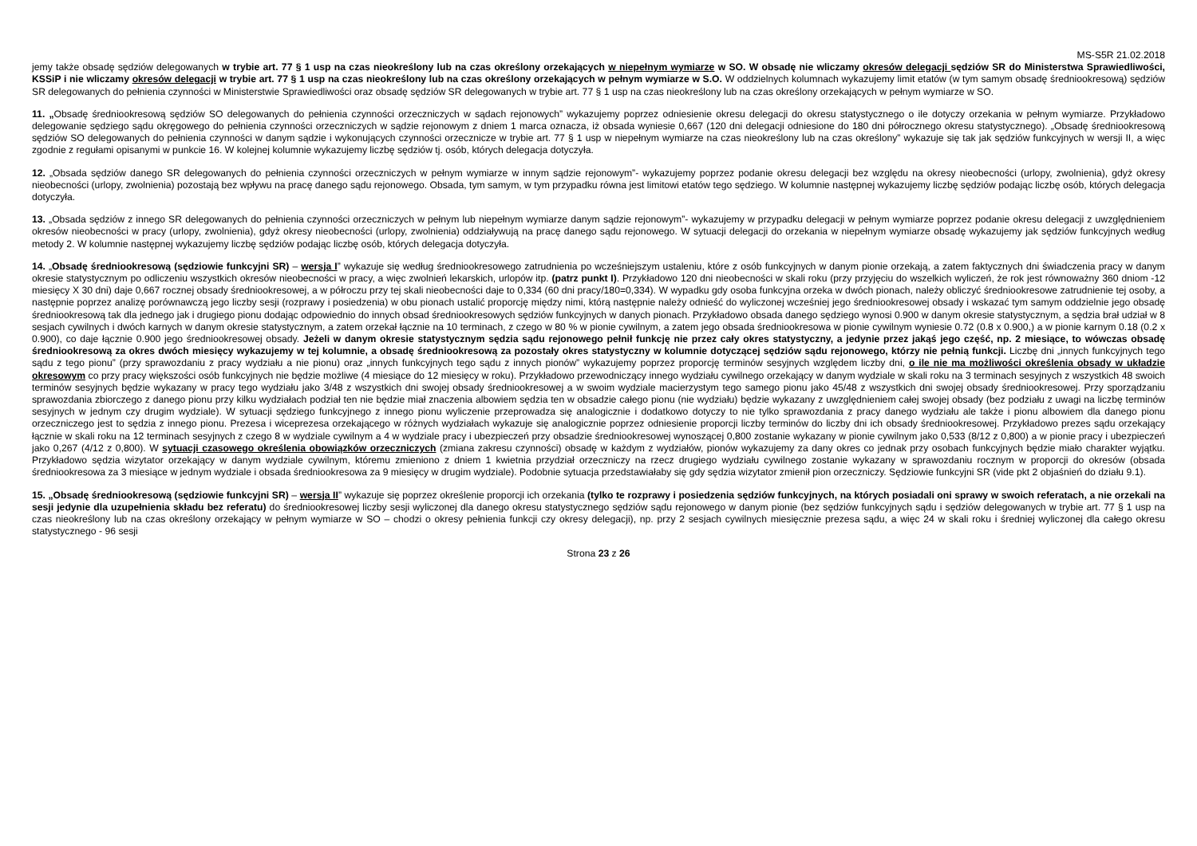MS-S5R 21.02.2018
jemy także obsadę sędziów delegowanych w trybie art. 77 § 1 usp na czas nieokreślony lub na czas określony orzekających w niepełnym wymiarze w SO. W obsadę nie wliczamy okresów delegacji sędziów SR do Ministerstwa Sprawiedliwości, KSSiP i nie wliczamy okresów delegacji w trybie art. 77 § 1 usp na czas nieokreślony lub na czas określony orzekających w pełnym wymiarze w S.O. W oddzielnych kolumnach wykazujemy limit etatów (w tym samym obsadę średniookresową) sędziów SR delegowanych do pełnienia czynności w Ministerstwie Sprawiedliwości oraz obsadę sędziów SR delegowanych w trybie art. 77 § 1 usp na czas nieokreślony lub na czas określony orzekających w pełnym wymiarze w SO.
11. „Obsadę średniookresową sędziów SO delegowanych do pełnienia czynności orzeczniczych w sądach rejonowych” wykazujemy poprzez odniesienie okresu delegacji do okresu statystycznego o ile dotyczy orzekania w pełnym wymiarze. Przykładowo delegowanie sędziego sądu okręgowego do pełnienia czynności orzeczniczych w sądzie rejonowym z dniem 1 marca oznacza, iż obsada wyniesie 0,667 (120 dni delegacji odniesione do 180 dni półrocznego okresu statystycznego). „Obsadę średniookresową sędziów SO delegowanych do pełnienia czynności w danym sądzie i wykonujących czynności orzecznicze w trybie art. 77 § 1 usp w niepełnym wymiarze na czas nieokreślony lub na czas określony” wykazuje się tak jak sędziów funkcyjnych w wersji II, a więc zgodnie z regułami opisanymi w punkcie 16. W kolejnej kolumnie wykazujemy liczbę sędziów tj. osób, których delegacja dotyczyła.
12. „Obsada sędziów danego SR delegowanych do pełnienia czynności orzeczniczych w pełnym wymiarze w innym sądzie rejonowym”- wykazujemy poprzez podanie okresu delegacji bez względu na okresy nieobecności (urlopy, zwolnienia), gdyż okresy nieobecności (urlopy, zwolnienia) pozostają bez wpływu na pracę danego sądu rejonowego. Obsada, tym samym, w tym przypadku równa jest limitowi etatów tego sędziego. W kolumnie następnej wykazujemy liczbę sędziów podając liczbę osób, których delegacja dotyczyła.
13. „Obsada sędziów z innego SR delegowanych do pełnienia czynności orzeczniczych w pełnym lub niepełnym wymiarze danym sądzie rejonowym”- wykazujemy w przypadku delegacji w pełnym wymiarze poprzez podanie okresu delegacji z uwzględnieniem okresów nieobecności w pracy (urlopy, zwolnienia), gdyż okresy nieobecności (urlopy, zwolnienia) oddziaływują na pracę danego sądu rejonowego. W sytuacji delegacji do orzekania w niepełnym wymiarze obsadę wykazujemy jak sędziów funkcyjnych według metody 2. W kolumnie następnej wykazujemy liczbę sędziów podając liczbę osób, których delegacja dotyczyła.
14. „Obsadę średniookresową (sędziowie funkcyjni SR) – wersja I” wykazuje się według średniookresowego zatrudnienia po wcześniejszym ustaleniu, które z osób funkcyjnych w danym pionie orzekają, a zatem faktycznych dni świadczenia pracy w danym okresie statystycznym po odliczeniu wszystkich okresów nieobecności w pracy, a więc zwolnień lekarskich, urlopów itp. (patrz punkt I). Przykładowo 120 dni nieobecności w skali roku (przy przyjęciu do wszelkich wyliczeń, że rok jest równoważny 360 dniom -12 miesięcy X 30 dni) daje 0,667 rocznej obsady średniookresowej, a w półroczu przy tej skali nieobecności daje to 0,334 (60 dni pracy/180=0,334). W wypadku gdy osoba funkcyjna orzeka w dwóch pionach, należy obliczyć średniookresowe zatrudnienie tej osoby, a następnie poprzez analizę porównawczą jego liczby sesji (rozprawy i posiedzenia) w obu pionach ustalić proporcję między nimi, którą następnie należy odnieść do wyliczonej wcześniej jego średniookresowej obsady i wskazać tym samym oddzielnie jego obsadę średniookresową tak dla jednego jak i drugiego pionu dodając odpowiednio do innych obsad średniookresowych sędziów funkcyjnych w danych pionach. Przykładowo obsada danego sędziego wynosi 0.900 w danym okresie statystycznym, a sędzia brał udział w 8 sesjach cywilnych i dwóch karnych w danym okresie statystycznym, a zatem orzekał łącznie na 10 terminach, z czego w 80 % w pionie cywilnym, a zatem jego obsada średniookresowa w pionie cywilnym wyniesie 0.72 (0.8 x 0.900,) a w pionie karnym 0.18 (0.2 x 0.900), co daje łącznie 0.900 jego średniookresowej obsady. Jeżeli w danym okresie statystycznym sędzia sądu rejonowego pełnił funkcję nie przez cały okres statystyczny, a jedynie przez jakąś jego część, np. 2 miesiące, to wówczas obsadę średniookresową za okres dwóch miesięcy wykazujemy w tej kolumnie, a obsadę średniookresową za pozostały okres statystyczny w kolumnie dotyczącej sędziów sądu rejonowego, którzy nie pełnią funkcji. Liczbę dni „innych funkcyjnych tego sądu z tego pionu” (przy sprawozdaniu z pracy wydziału a nie pionu) oraz „innych funkcyjnych tego sądu z innych pionów” wykazujemy poprzez proporcję terminów sesyjnych względem liczby dni, o ile nie ma możliwości określenia obsady w układzie okresowym co przy pracy większości osób funkcyjnych nie będzie możliwe (4 miesiące do 12 miesięcy w roku). Przykładowo przewodniczący innego wydziału cywilnego orzekający w danym wydziale w skali roku na 3 terminach sesyjnych z wszystkich 48 swoich terminów sesyjnych będzie wykazany w pracy tego wydziału jako 3/48 z wszystkich dni swojej obsady średniookresowej a w swoim wydziale macierzystym tego samego pionu jako 45/48 z wszystkich dni swojej obsady średniookresowej. Przy sporządzaniu sprawozdania zbiorczego z danego pionu przy kilku wydziałach podział ten nie będzie miał znaczenia albowiem sędzia ten w obsadzie całego pionu (nie wydziału) będzie wykazany z uwzględnieniem całej swojej obsady (bez podziału z uwagi na liczbę terminów sesyjnych w jednym czy drugim wydziale). W sytuacji sędziego funkcyjnego z innego pionu wyliczenie przeprowadza się analogicznie i dodatkowo dotyczy to nie tylko sprawozdania z pracy danego wydziału ale także i pionu albowiem dla danego pionu orzeczniczego jest to sędzia z innego pionu. Prezesa i wiceprezesa orzekającego w różnych wydziałach wykazuje się analogicznie poprzez odniesienie proporcji liczby terminów do liczby dni ich obsady średniookresowej. Przykładowo prezes sądu orzekający łącznie w skali roku na 12 terminach sesyjnych z czego 8 w wydziale cywilnym a 4 w wydziale pracy i ubezpieczeń przy obsadzie średniookresowej wynoszącej 0,800 zostanie wykazany w pionie cywilnym jako 0,533 (8/12 z 0,800) a w pionie pracy i ubezpieczeń jako 0,267 (4/12 z 0,800). W sytuacji czasowego określenia obowiązków orzeczniczych (zmiana zakresu czynności) obsadę w każdym z wydziałów, pionów wykazujemy za dany okres co jednak przy osobach funkcyjnych będzie miało charakter wyjątku. Przykładowo sędzia wizytator orzekający w danym wydziale cywilnym, któremu zmieniono z dniem 1 kwietnia przydział orzeczniczy na rzecz drugiego wydziału cywilnego zostanie wykazany w sprawozdaniu rocznym w proporcji do okresów (obsada średniookresowa za 3 miesiące w jednym wydziale i obsada średniookresowa za 9 miesięcy w drugim wydziale). Podobnie sytuacja przedstawiałaby się gdy sędzia wizytator zmienił pion orzeczniczy. Sędziowie funkcyjni SR (vide pkt 2 objaśnień do działu 9.1).
15. „Obsadę średniookresową (sędziowie funkcyjni SR) – wersja II” wykazuje się poprzez określenie proporcji ich orzekania (tylko te rozprawy i posiedzenia sędziów funkcyjnych, na których posiadali oni sprawy w swoich referatach, a nie orzekali na sesji jedynie dla uzupełnienia składu bez referatu) do średniookresowej liczby sesji wyliczonej dla danego okresu statystycznego sędziów sądu rejonowego w danym pionie (bez sędziów funkcyjnych sądu i sędziów delegowanych w trybie art. 77 § 1 usp na czas nieokreślony lub na czas określony orzekający w pełnym wymiarze w SO – chodzi o okresy pełnienia funkcji czy okresy delegacji), np. przy 2 sesjach cywilnych miesięcznie prezesa sądu, a więc 24 w skali roku i średniej wyliczonej dla całego okresu statystycznego - 96 sesji
Strona 23 z 26